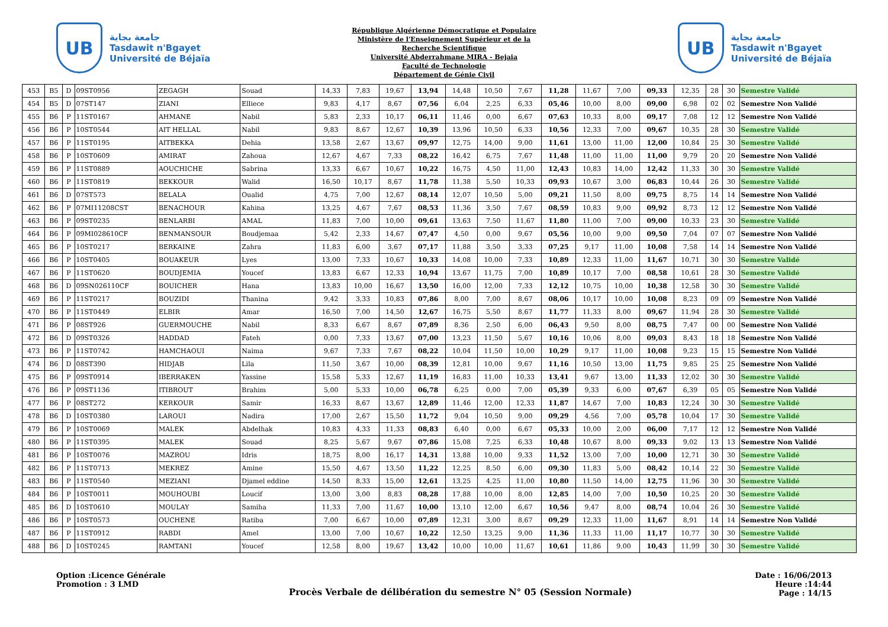UB
جامعة بجاية
Tasdawit n'Bgayet
Université de Béjaïa
République Algérienne Démocratique et Populaire
Ministère de l'Enseignement Supérieur et de la
Recherche Scientifique
Université Abderrahmane MIRA - Bejaia
Faculté de Technologie
Département de Génie Civil
UB
جامعة بجاية
Tasdawit n'Bgayet
Université de Béjaïa
| 453 | B5 | D | 09ST0956 | ZEGAGH | Souad | 14,33 | 7,83 | 19,67 | 13,94 | 14,48 | 10,50 | 7,67 | 11,28 | 11,67 | 7,00 | 09,33 | 12,35 | 28 | 30 | Semestre Validé |
| 454 | B5 | D | 07ST147 | ZIANI | Elliece | 9,83 | 4,17 | 8,67 | 07,56 | 6,04 | 2,25 | 6,33 | 05,46 | 10,00 | 8,00 | 09,00 | 6,98 | 02 | 02 | Semestre Non Validé |
| 455 | B6 | P | 11ST0167 | AHMANE | Nabil | 5,83 | 2,33 | 10,17 | 06,11 | 11,46 | 0,00 | 6,67 | 07,63 | 10,33 | 8,00 | 09,17 | 7,08 | 12 | 12 | Semestre Non Validé |
| 456 | B6 | P | 10ST0544 | AIT HELLAL | Nabil | 9,83 | 8,67 | 12,67 | 10,39 | 13,96 | 10,50 | 6,33 | 10,56 | 12,33 | 7,00 | 09,67 | 10,35 | 28 | 30 | Semestre Validé |
| 457 | B6 | P | 11ST0195 | AITBEKKA | Dehia | 13,58 | 2,67 | 13,67 | 09,97 | 12,75 | 14,00 | 9,00 | 11,61 | 13,00 | 11,00 | 12,00 | 10,84 | 25 | 30 | Semestre Validé |
| 458 | B6 | P | 10ST0609 | AMIRAT | Zahoua | 12,67 | 4,67 | 7,33 | 08,22 | 16,42 | 6,75 | 7,67 | 11,48 | 11,00 | 11,00 | 11,00 | 9,79 | 20 | 20 | Semestre Non Validé |
| 459 | B6 | P | 11ST0889 | AOUCHICHE | Sabrina | 13,33 | 6,67 | 10,67 | 10,22 | 16,75 | 4,50 | 11,00 | 12,43 | 10,83 | 14,00 | 12,42 | 11,33 | 30 | 30 | Semestre Validé |
| 460 | B6 | P | 11ST0819 | BEKKOUR | Walid | 16,50 | 10,17 | 8,67 | 11,78 | 11,38 | 5,50 | 10,33 | 09,93 | 10,67 | 3,00 | 06,83 | 10,44 | 26 | 30 | Semestre Validé |
| 461 | B6 | D | 07ST573 | BELALA | Oualid | 4,75 | 7,00 | 12,67 | 08,14 | 12,07 | 10,50 | 5,00 | 09,21 | 11,50 | 8,00 | 09,75 | 8,75 | 14 | 14 | Semestre Non Validé |
| 462 | B6 | P | 07MI11208CST | BENACHOUR | Kahina | 13,25 | 4,67 | 7,67 | 08,53 | 11,36 | 3,50 | 7,67 | 08,59 | 10,83 | 9,00 | 09,92 | 8,73 | 12 | 12 | Semestre Non Validé |
| 463 | B6 | P | 09ST0235 | BENLARBI | AMAL | 11,83 | 7,00 | 10,00 | 09,61 | 13,63 | 7,50 | 11,67 | 11,80 | 11,00 | 7,00 | 09,00 | 10,33 | 23 | 30 | Semestre Validé |
| 464 | B6 | P | 09MI028610CF | BENMANSOUR | Boudjemaa | 5,42 | 2,33 | 14,67 | 07,47 | 4,50 | 0,00 | 9,67 | 05,56 | 10,00 | 9,00 | 09,50 | 7,04 | 07 | 07 | Semestre Non Validé |
| 465 | B6 | P | 10ST0217 | BERKAINE | Zahra | 11,83 | 6,00 | 3,67 | 07,17 | 11,88 | 3,50 | 3,33 | 07,25 | 9,17 | 11,00 | 10,08 | 7,58 | 14 | 14 | Semestre Non Validé |
| 466 | B6 | P | 10ST0405 | BOUAKEUR | Lyes | 13,00 | 7,33 | 10,67 | 10,33 | 14,08 | 10,00 | 7,33 | 10,89 | 12,33 | 11,00 | 11,67 | 10,71 | 30 | 30 | Semestre Validé |
| 467 | B6 | P | 11ST0620 | BOUDJEMIA | Youcef | 13,83 | 6,67 | 12,33 | 10,94 | 13,67 | 11,75 | 7,00 | 10,89 | 10,17 | 7,00 | 08,58 | 10,61 | 28 | 30 | Semestre Validé |
| 468 | B6 | D | 09SN026110CF | BOUICHER | Hana | 13,83 | 10,00 | 16,67 | 13,50 | 16,00 | 12,00 | 7,33 | 12,12 | 10,75 | 10,00 | 10,38 | 12,58 | 30 | 30 | Semestre Validé |
| 469 | B6 | P | 11ST0217 | BOUZIDI | Thanina | 9,42 | 3,33 | 10,83 | 07,86 | 8,00 | 7,00 | 8,67 | 08,06 | 10,17 | 10,00 | 10,08 | 8,23 | 09 | 09 | Semestre Non Validé |
| 470 | B6 | P | 11ST0449 | ELBIR | Amar | 16,50 | 7,00 | 14,50 | 12,67 | 16,75 | 5,50 | 8,67 | 11,77 | 11,33 | 8,00 | 09,67 | 11,94 | 28 | 30 | Semestre Validé |
| 471 | B6 | P | 08ST926 | GUERMOUCHE | Nabil | 8,33 | 6,67 | 8,67 | 07,89 | 8,36 | 2,50 | 6,00 | 06,43 | 9,50 | 8,00 | 08,75 | 7,47 | 00 | 00 | Semestre Non Validé |
| 472 | B6 | D | 09ST0326 | HADDAD | Fateh | 0,00 | 7,33 | 13,67 | 07,00 | 13,23 | 11,50 | 5,67 | 10,16 | 10,06 | 8,00 | 09,03 | 8,43 | 18 | 18 | Semestre Non Validé |
| 473 | B6 | P | 11ST0742 | HAMCHAOUI | Naima | 9,67 | 7,33 | 7,67 | 08,22 | 10,04 | 11,50 | 10,00 | 10,29 | 9,17 | 11,00 | 10,08 | 9,23 | 15 | 15 | Semestre Non Validé |
| 474 | B6 | D | 08ST390 | HIDJAB | Lila | 11,50 | 3,67 | 10,00 | 08,39 | 12,81 | 10,00 | 9,67 | 11,16 | 10,50 | 13,00 | 11,75 | 9,85 | 25 | 25 | Semestre Non Validé |
| 475 | B6 | P | 09ST0914 | IBERRAKEN | Yassine | 15,58 | 5,33 | 12,67 | 11,19 | 16,83 | 11,00 | 10,33 | 13,41 | 9,67 | 13,00 | 11,33 | 12,02 | 30 | 30 | Semestre Validé |
| 476 | B6 | P | 09ST1136 | ITIBROUT | Brahim | 5,00 | 5,33 | 10,00 | 06,78 | 6,25 | 0,00 | 7,00 | 05,39 | 9,33 | 6,00 | 07,67 | 6,39 | 05 | 05 | Semestre Non Validé |
| 477 | B6 | P | 08ST272 | KERKOUR | Samir | 16,33 | 8,67 | 13,67 | 12,89 | 11,46 | 12,00 | 12,33 | 11,87 | 14,67 | 7,00 | 10,83 | 12,24 | 30 | 30 | Semestre Validé |
| 478 | B6 | D | 10ST0380 | LAROUI | Nadira | 17,00 | 2,67 | 15,50 | 11,72 | 9,04 | 10,50 | 9,00 | 09,29 | 4,56 | 7,00 | 05,78 | 10,04 | 17 | 30 | Semestre Validé |
| 479 | B6 | P | 10ST0069 | MALEK | Abdelhak | 10,83 | 4,33 | 11,33 | 08,83 | 6,40 | 0,00 | 6,67 | 05,33 | 10,00 | 2,00 | 06,00 | 7,17 | 12 | 12 | Semestre Non Validé |
| 480 | B6 | P | 11ST0395 | MALEK | Souad | 8,25 | 5,67 | 9,67 | 07,86 | 15,08 | 7,25 | 6,33 | 10,48 | 10,67 | 8,00 | 09,33 | 9,02 | 13 | 13 | Semestre Non Validé |
| 481 | B6 | P | 10ST0076 | MAZROU | Idris | 18,75 | 8,00 | 16,17 | 14,31 | 13,88 | 10,00 | 9,33 | 11,52 | 13,00 | 7,00 | 10,00 | 12,71 | 30 | 30 | Semestre Validé |
| 482 | B6 | P | 11ST0713 | MEKREZ | Amine | 15,50 | 4,67 | 13,50 | 11,22 | 12,25 | 8,50 | 6,00 | 09,30 | 11,83 | 5,00 | 08,42 | 10,14 | 22 | 30 | Semestre Validé |
| 483 | B6 | P | 11ST0540 | MEZIANI | Djamel eddine | 14,50 | 8,33 | 15,00 | 12,61 | 13,25 | 4,25 | 11,00 | 10,80 | 11,50 | 14,00 | 12,75 | 11,96 | 30 | 30 | Semestre Validé |
| 484 | B6 | P | 10ST0011 | MOUHOUBI | Loucif | 13,00 | 3,00 | 8,83 | 08,28 | 17,88 | 10,00 | 8,00 | 12,85 | 14,00 | 7,00 | 10,50 | 10,25 | 20 | 30 | Semestre Validé |
| 485 | B6 | D | 10ST0610 | MOULAY | Samiha | 11,33 | 7,00 | 11,67 | 10,00 | 13,10 | 12,00 | 6,67 | 10,56 | 9,47 | 8,00 | 08,74 | 10,04 | 26 | 30 | Semestre Validé |
| 486 | B6 | P | 10ST0573 | OUCHENE | Ratiba | 7,00 | 6,67 | 10,00 | 07,89 | 12,31 | 3,00 | 8,67 | 09,29 | 12,33 | 11,00 | 11,67 | 8,91 | 14 | 14 | Semestre Non Validé |
| 487 | B6 | P | 11ST0912 | RABDI | Amel | 13,00 | 7,00 | 10,67 | 10,22 | 12,50 | 13,25 | 9,00 | 11,36 | 11,33 | 11,00 | 11,17 | 10,77 | 30 | 30 | Semestre Validé |
| 488 | B6 | D | 10ST0245 | RAMTANI | Youcef | 12,58 | 8,00 | 19,67 | 13,42 | 10,00 | 10,00 | 11,67 | 10,61 | 11,86 | 9,00 | 10,43 | 11,99 | 30 | 30 | Semestre Validé |
Option :Licence Générale
Promotion : 3 LMD
Procès Verbale de délibération du semestre N° 05 (Session Normale)
Date : 16/06/2013
Heure :14:44
Page : 14/15